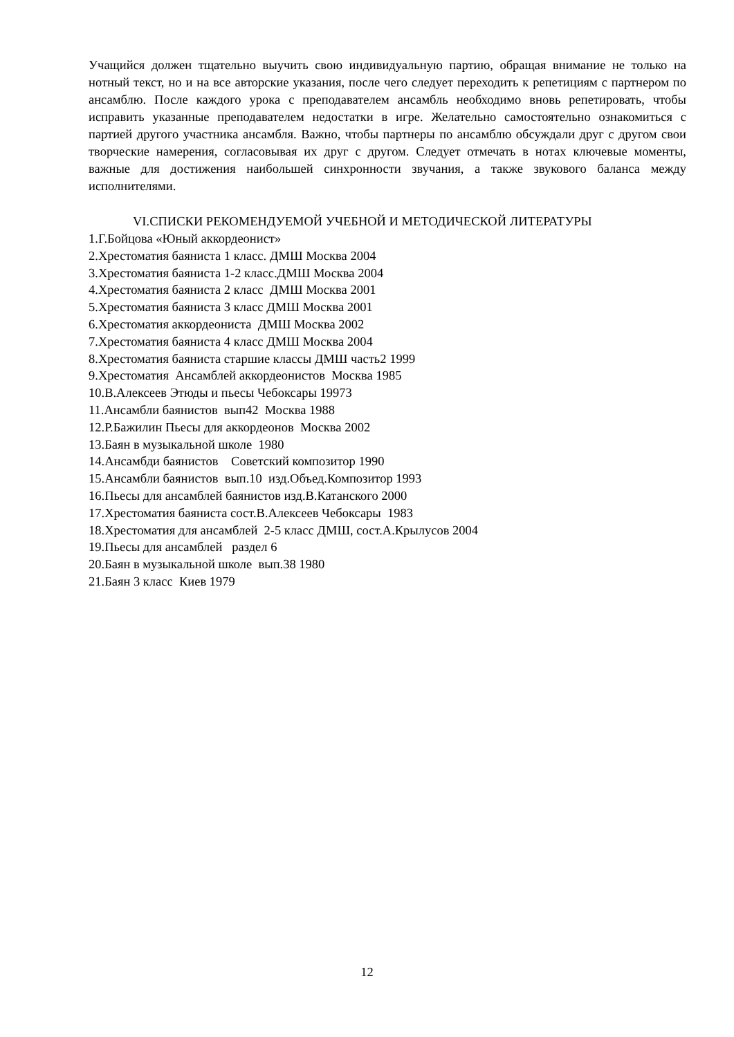Учащийся должен тщательно выучить свою индивидуальную партию, обращая внимание не только на нотный текст, но и на все авторские указания, после чего следует переходить к репетициям с партнером по ансамблю. После каждого урока с преподавателем ансамбль необходимо вновь репетировать, чтобы исправить указанные преподавателем недостатки в игре. Желательно самостоятельно ознакомиться с партией другого участника ансамбля. Важно, чтобы партнеры по ансамблю обсуждали друг с другом свои творческие намерения, согласовывая их друг с другом. Следует отмечать в нотах ключевые моменты, важные для достижения наибольшей синхронности звучания, а также звукового баланса между исполнителями.
VI.СПИСКИ РЕКОМЕНДУЕМОЙ УЧЕБНОЙ И МЕТОДИЧЕСКОЙ ЛИТЕРАТУРЫ
1.Г.Бойцова «Юный аккордеонист»
2.Хрестоматия баяниста 1 класс. ДМШ Москва 2004
3.Хрестоматия баяниста 1-2 класс.ДМШ Москва 2004
4.Хрестоматия баяниста 2 класс ДМШ Москва 2001
5.Хрестоматия баяниста 3 класс ДМШ Москва 2001
6.Хрестоматия аккордеониста ДМШ Москва 2002
7.Хрестоматия баяниста 4 класс ДМШ Москва 2004
8.Хрестоматия баяниста старшие классы ДМШ часть2 1999
9.Хрестоматия Ансамблей аккордеонистов Москва 1985
10.В.Алексеев Этюды и пьесы Чебоксары 19973
11.Ансамбли баянистов вып42 Москва 1988
12.Р.Бажилин Пьесы для аккордеонов Москва 2002
13.Баян в музыкальной школе 1980
14.Ансамбди баянистов Советский композитор 1990
15.Ансамбли баянистов вып.10 изд.Объед.Композитор 1993
16.Пьесы для ансамблей баянистов изд.В.Катанского 2000
17.Хрестоматия баяниста сост.В.Алексеев Чебоксары 1983
18.Хрестоматия для ансамблей 2-5 класс ДМШ, сост.А.Крылусов 2004
19.Пьесы для ансамблей раздел 6
20.Баян в музыкальной школе вып.38 1980
21.Баян 3 класс Киев 1979
12